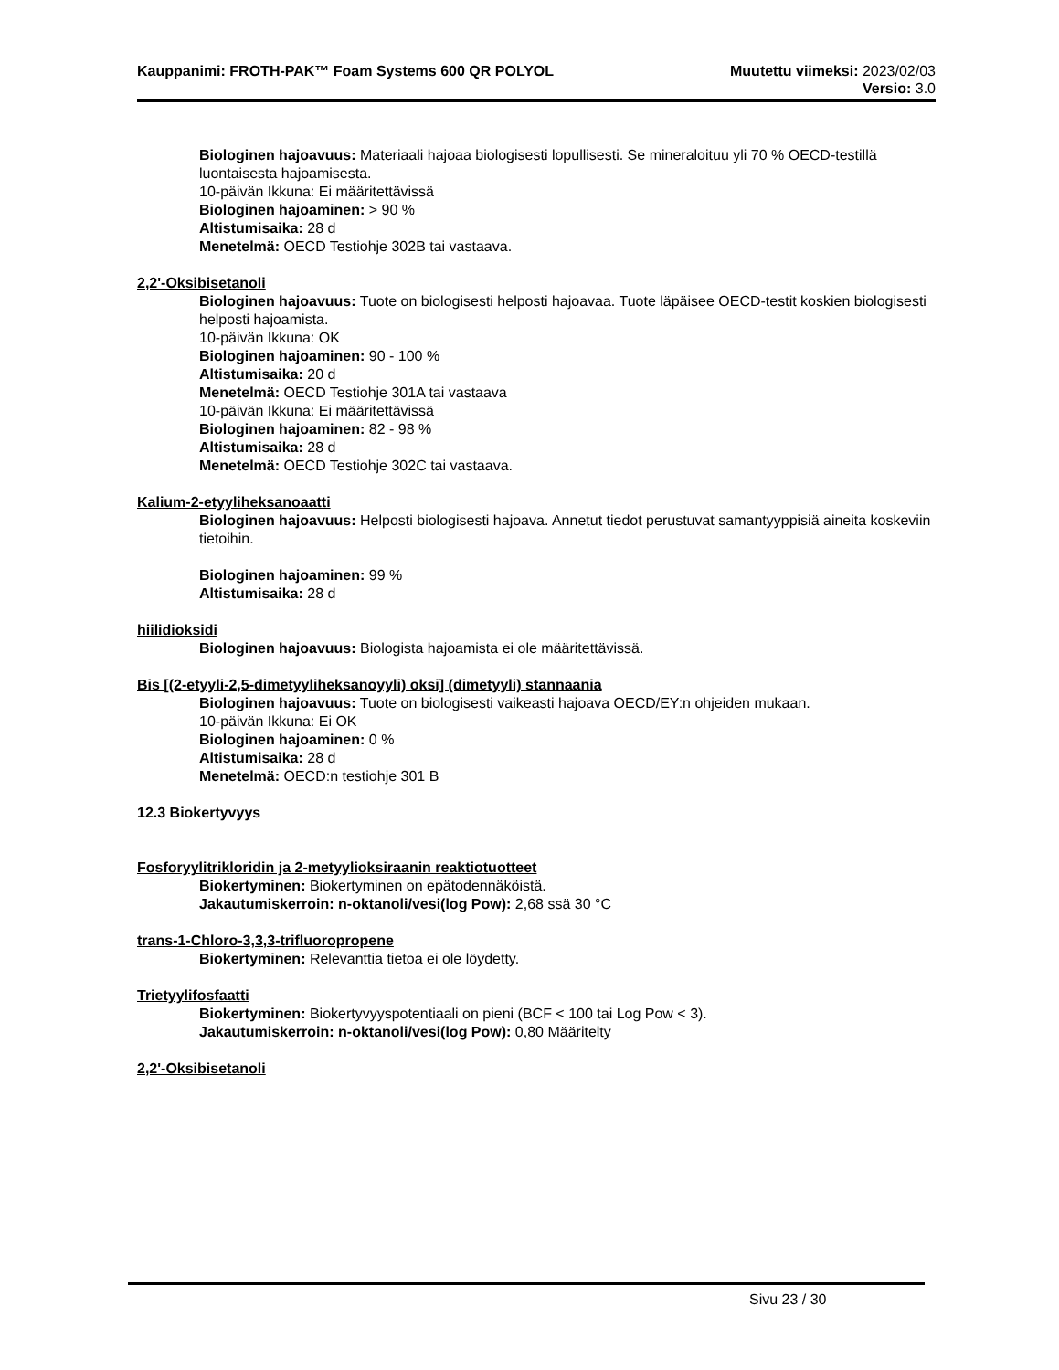Kauppanimi: FROTH-PAK™ Foam Systems 600 QR POLYOL Muutettu viimeksi: 2023/02/03
Versio: 3.0
Biologinen hajoavuus: Materiaali hajoaa biologisesti lopullisesti. Se mineraloituu yli 70 % OECD-testillä luontaisesta hajoamisesta.
10-päivän Ikkuna: Ei määritettävissä
Biologinen hajoaminen: > 90 %
Altistumisaika: 28 d
Menetelmä: OECD Testiohje 302B tai vastaava.
2,2'-Oksibisetanoli
Biologinen hajoavuus: Tuote on biologisesti helposti hajoavaa. Tuote läpäisee OECD-testit koskien biologisesti helposti hajoamista.
10-päivän Ikkuna: OK
Biologinen hajoaminen: 90 - 100 %
Altistumisaika: 20 d
Menetelmä: OECD Testiohje 301A tai vastaava
10-päivän Ikkuna: Ei määritettävissä
Biologinen hajoaminen: 82 - 98 %
Altistumisaika: 28 d
Menetelmä: OECD Testiohje 302C tai vastaava.
Kalium-2-etyyliheksanoaatti
Biologinen hajoavuus: Helposti biologisesti hajoava. Annetut tiedot perustuvat samantyyppisiä aineita koskeviin tietoihin.
Biologinen hajoaminen: 99 %
Altistumisaika: 28 d
hiilidioksidi
Biologinen hajoavuus: Biologista hajoamista ei ole määritettävissä.
Bis [(2-etyyli-2,5-dimetyyliheksanoyyli) oksi] (dimetyyli) stannaania
Biologinen hajoavuus: Tuote on biologisesti vaikeasti hajoava OECD/EY:n ohjeiden mukaan.
10-päivän Ikkuna: Ei OK
Biologinen hajoaminen: 0 %
Altistumisaika: 28 d
Menetelmä: OECD:n testiohje 301 B
12.3 Biokertyvyys
Fosforyylitrikloridin ja 2-metyylioksiraanin reaktiotuotteet
Biokertyminen: Biokertyminen on epätodennäköistä.
Jakautumiskerroin: n-oktanoli/vesi(log Pow): 2,68 ssä 30 °C
trans-1-Chloro-3,3,3-trifluoropropene
Biokertyminen: Relevanttia tietoa ei ole löydetty.
Trietyylifosfaatti
Biokertyminen: Biokertyvyyspotentiaali on pieni (BCF < 100 tai Log Pow < 3).
Jakautumiskerroin: n-oktanoli/vesi(log Pow): 0,80 Määritelty
2,2'-Oksibisetanoli
Sivu 23 / 30